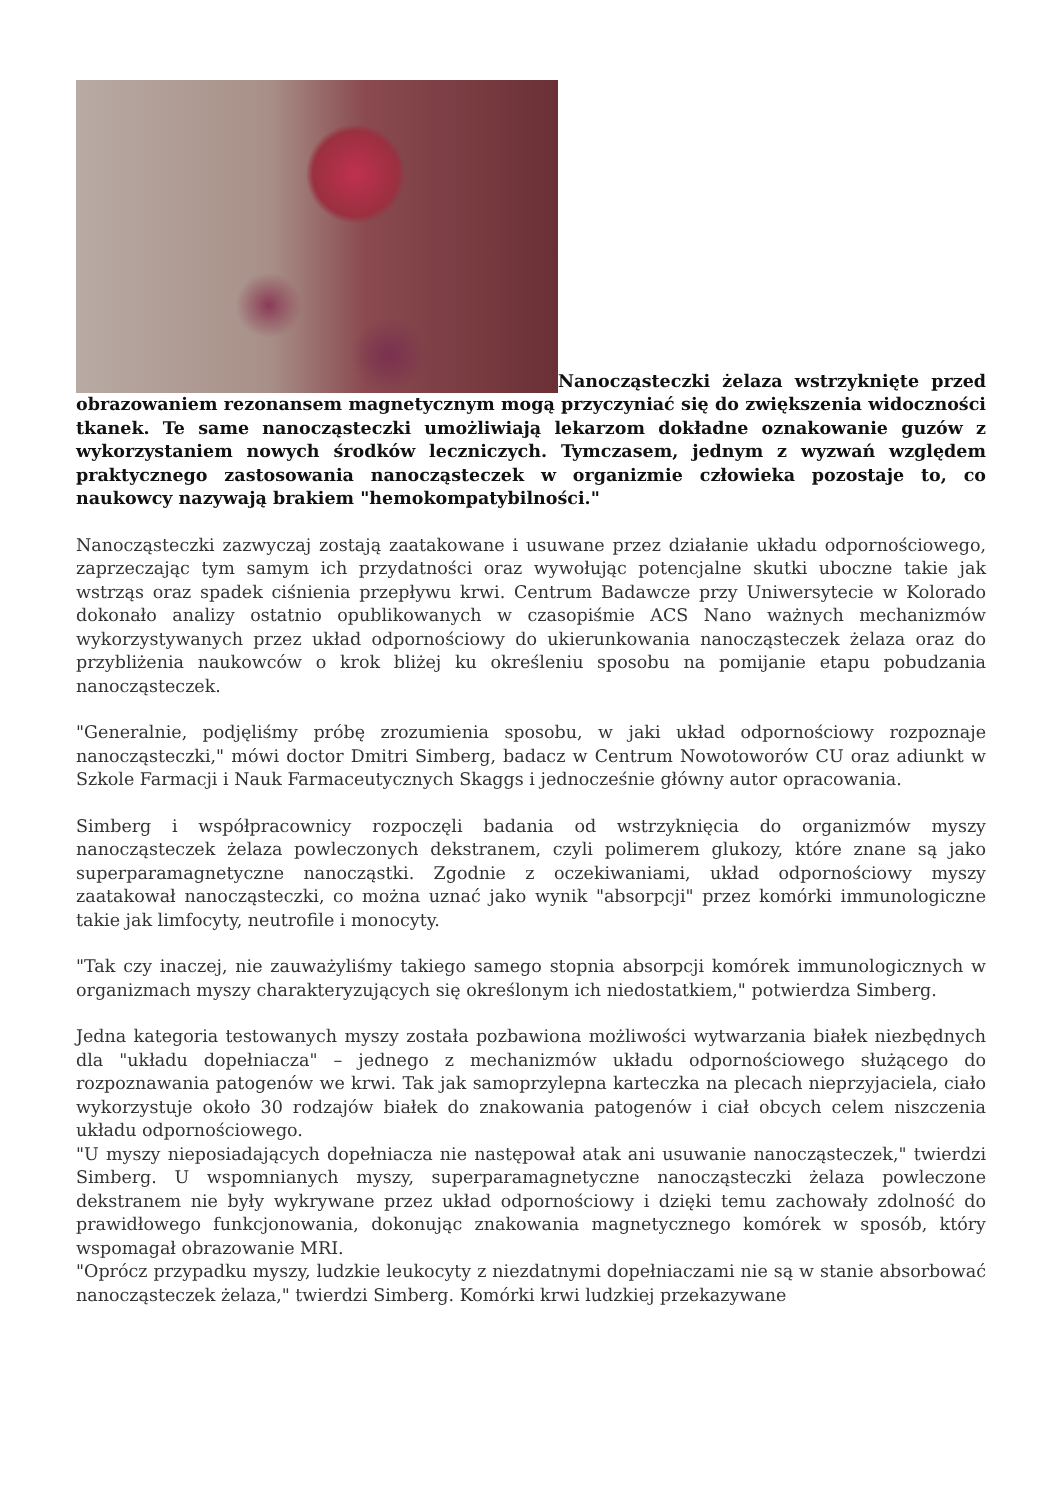Nanocząsteczki żelaza wstrzyknięte przed obrazowaniem rezonansem magnetycznym mogą przyczyniać się do zwiększenia widoczności tkanek. Te same nanocząsteczki umożliwiają lekarzom dokładne oznakowanie guzów z wykorzystaniem nowych środków leczniczych. Tymczasem, jednym z wyzwań względem praktycznego zastosowania nanocząsteczek w organizmie człowieka pozostaje to, co naukowcy nazywają brakiem "hemokompatybilności."
Nanocząsteczki zazwyczaj zostają zaatakowane i usuwane przez działanie układu odpornościowego, zaprzeczając tym samym ich przydatności oraz wywołując potencjalne skutki uboczne takie jak wstrząs oraz spadek ciśnienia przepływu krwi. Centrum Badawcze przy Uniwersytecie w Kolorado dokonało analizy ostatnio opublikowanych w czasopiśmie ACS Nano ważnych mechanizmów wykorzystywanych przez układ odpornościowy do ukierunkowania nanocząsteczek żelaza oraz do przybliżenia naukowców o krok bliżej ku określeniu sposobu na pomijanie etapu pobudzania nanocząsteczek.
"Generalnie, podjęliśmy próbę zrozumienia sposobu, w jaki układ odpornościowy rozpoznaje nanocząsteczki," mówi doctor Dmitri Simberg, badacz w Centrum Nowotoworów CU oraz adiunkt w Szkole Farmacji i Nauk Farmaceutycznych Skaggs i jednocześnie główny autor opracowania.
Simberg i współpracownicy rozpoczęli badania od wstrzyknięcia do organizmów myszy nanocząsteczek żelaza powleczonych dekstranem, czyli polimerem glukozy, które znane są jako superparamagnetyczne nanocząstki. Zgodnie z oczekiwaniami, układ odpornościowy myszy zaatakował nanocząsteczki, co można uznać jako wynik "absorpcji" przez komórki immunologiczne takie jak limfocyty, neutrofile i monocyty.
"Tak czy inaczej, nie zauważyliśmy takiego samego stopnia absorpcji komórek immunologicznych w organizmach myszy charakteryzujących się określonym ich niedostatkiem," potwierdza Simberg.
Jedna kategoria testowanych myszy została pozbawiona możliwości wytwarzania białek niezbędnych dla "układu dopełniacza" – jednego z mechanizmów układu odpornościowego służącego do rozpoznawania patogenów we krwi. Tak jak samoprzylepna karteczka na plecach nieprzyjaciela, ciało wykorzystuje około 30 rodzajów białek do znakowania patogenów i ciał obcych celem niszczenia układu odpornościowego.
"U myszy nieposiadających dopełniacza nie następował atak ani usuwanie nanocząsteczek," twierdzi Simberg. U wspomnianych myszy, superparamagnetyczne nanocząsteczki żelaza powleczone dekstranem nie były wykrywane przez układ odpornościowy i dzięki temu zachowały zdolność do prawidłowego funkcjonowania, dokonując znakowania magnetycznego komórek w sposób, który wspomagał obrazowanie MRI.
"Oprócz przypadku myszy, ludzkie leukocyty z niezdatnymi dopełniaczami nie są w stanie absorbować nanocząsteczek żelaza," twierdzi Simberg. Komórki krwi ludzkiej przekazywane